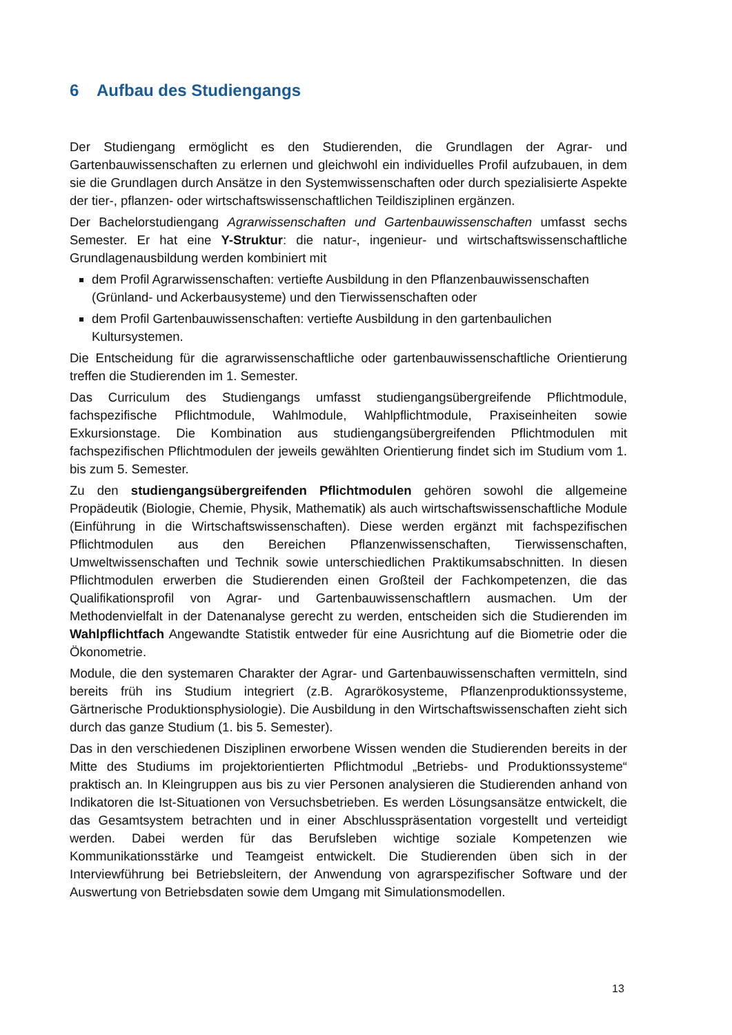6 Aufbau des Studiengangs
Der Studiengang ermöglicht es den Studierenden, die Grundlagen der Agrar- und Gartenbauwissenschaften zu erlernen und gleichwohl ein individuelles Profil aufzubauen, in dem sie die Grundlagen durch Ansätze in den Systemwissenschaften oder durch spezialisierte Aspekte der tier-, pflanzen- oder wirtschaftswissenschaftlichen Teildisziplinen ergänzen.
Der Bachelorstudiengang Agrarwissenschaften und Gartenbauwissenschaften umfasst sechs Semester. Er hat eine Y-Struktur: die natur-, ingenieur- und wirtschaftswissenschaftliche Grundlagenausbildung werden kombiniert mit
dem Profil Agrarwissenschaften: vertiefte Ausbildung in den Pflanzenbauwissenschaften (Grünland- und Ackerbausysteme) und den Tierwissenschaften oder
dem Profil Gartenbauwissenschaften: vertiefte Ausbildung in den gartenbaulichen Kultursystemen.
Die Entscheidung für die agrarwissenschaftliche oder gartenbauwissenschaftliche Orientierung treffen die Studierenden im 1. Semester.
Das Curriculum des Studiengangs umfasst studiengangsübergreifende Pflichtmodule, fachspezifische Pflichtmodule, Wahlmodule, Wahlpflichtmodule, Praxiseinheiten sowie Exkursionstage. Die Kombination aus studiengangsübergreifenden Pflichtmodulen mit fachspezifischen Pflichtmodulen der jeweils gewählten Orientierung findet sich im Studium vom 1. bis zum 5. Semester.
Zu den studiengangsübergreifenden Pflichtmodulen gehören sowohl die allgemeine Propädeutik (Biologie, Chemie, Physik, Mathematik) als auch wirtschaftswissenschaftliche Module (Einführung in die Wirtschaftswissenschaften). Diese werden ergänzt mit fachspezifischen Pflichtmodulen aus den Bereichen Pflanzenwissenschaften, Tierwissenschaften, Umweltwissenschaften und Technik sowie unterschiedlichen Praktikumsabschnitten. In diesen Pflichtmodulen erwerben die Studierenden einen Großteil der Fachkompetenzen, die das Qualifikationsprofil von Agrar- und Gartenbauwissenschaftlern ausmachen. Um der Methodenvielfalt in der Datenanalyse gerecht zu werden, entscheiden sich die Studierenden im Wahlpflichtfach Angewandte Statistik entweder für eine Ausrichtung auf die Biometrie oder die Ökonometrie.
Module, die den systemaren Charakter der Agrar- und Gartenbauwissenschaften vermitteln, sind bereits früh ins Studium integriert (z.B. Agrarökosysteme, Pflanzenproduktionssysteme, Gärtnerische Produktionsphysiologie). Die Ausbildung in den Wirtschaftswissenschaften zieht sich durch das ganze Studium (1. bis 5. Semester).
Das in den verschiedenen Disziplinen erworbene Wissen wenden die Studierenden bereits in der Mitte des Studiums im projektorientierten Pflichtmodul „Betriebs- und Produktionssysteme“ praktisch an. In Kleingruppen aus bis zu vier Personen analysieren die Studierenden anhand von Indikatoren die Ist-Situationen von Versuchsbetrieben. Es werden Lösungsansätze entwickelt, die das Gesamtsystem betrachten und in einer Abschlusspräsentation vorgestellt und verteidigt werden. Dabei werden für das Berufsleben wichtige soziale Kompetenzen wie Kommunikationsstärke und Teamgeist entwickelt. Die Studierenden üben sich in der Interviewführung bei Betriebsleitern, der Anwendung von agrarspezifischer Software und der Auswertung von Betriebsdaten sowie dem Umgang mit Simulationsmodellen.
13